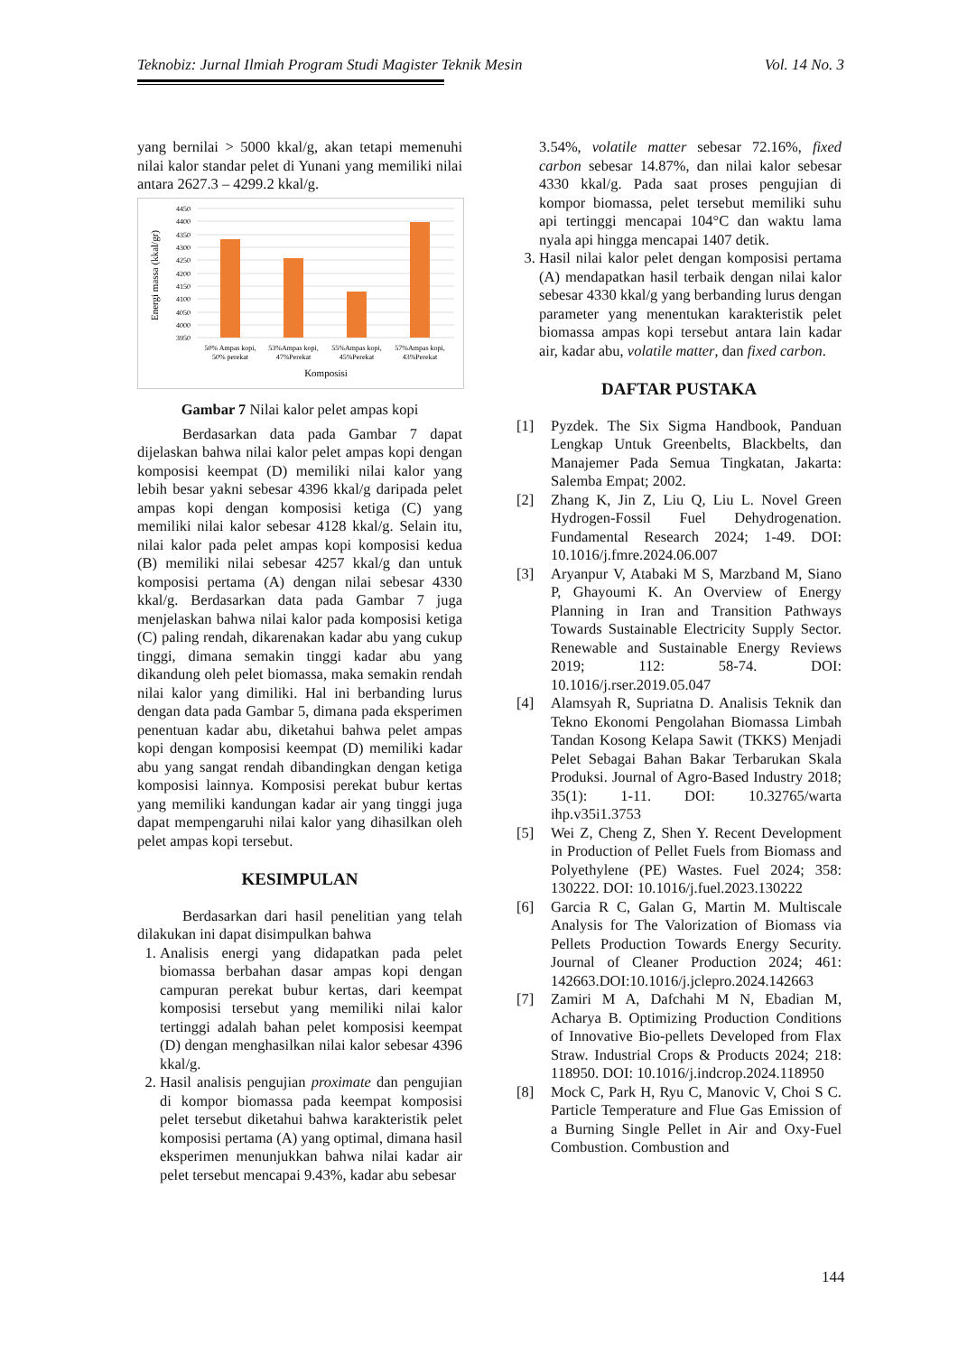Teknobiz: Jurnal Ilmiah Program Studi Magister Teknik Mesin Vol. 14 No. 3
yang bernilai > 5000 kkal/g, akan tetapi memenuhi nilai kalor standar pelet di Yunani yang memiliki nilai antara 2627.3 – 4299.2 kkal/g.
4450
4400
4350
4300
4250
4200
4150
4100
4050
4000
3950
50% Ampas kopi,
50% perekat
53%Ampas kopi,
47%Perekat
55%Ampas kopi,
45%Perekat
57%Ampas kopi,
43%Perekat
Komposisi
Energi massa (kkal/gr)
Gambar 7 Nilai kalor pelet ampas kopi
Berdasarkan data pada Gambar 7 dapat dijelaskan bahwa nilai kalor pelet ampas kopi dengan komposisi keempat (D) memiliki nilai kalor yang lebih besar yakni sebesar 4396 kkal/g daripada pelet ampas kopi dengan komposisi ketiga (C) yang memiliki nilai kalor sebesar 4128 kkal/g. Selain itu, nilai kalor pada pelet ampas kopi komposisi kedua (B) memiliki nilai sebesar 4257 kkal/g dan untuk komposisi pertama (A) dengan nilai sebesar 4330 kkal/g. Berdasarkan data pada Gambar 7 juga menjelaskan bahwa nilai kalor pada komposisi ketiga (C) paling rendah, dikarenakan kadar abu yang cukup tinggi, dimana semakin tinggi kadar abu yang dikandung oleh pelet biomassa, maka semakin rendah nilai kalor yang dimiliki. Hal ini berbanding lurus dengan data pada Gambar 5, dimana pada eksperimen penentuan kadar abu, diketahui bahwa pelet ampas kopi dengan komposisi keempat (D) memiliki kadar abu yang sangat rendah dibandingkan dengan ketiga komposisi lainnya. Komposisi perekat bubur kertas yang memiliki kandungan kadar air yang tinggi juga dapat mempengaruhi nilai kalor yang dihasilkan oleh pelet ampas kopi tersebut.
KESIMPULAN
Berdasarkan dari hasil penelitian yang telah dilakukan ini dapat disimpulkan bahwa
1. Analisis energi yang didapatkan pada pelet biomassa berbahan dasar ampas kopi dengan campuran perekat bubur kertas, dari keempat komposisi tersebut yang memiliki nilai kalor tertinggi adalah bahan pelet komposisi keempat (D) dengan menghasilkan nilai kalor sebesar 4396 kkal/g.
2. Hasil analisis pengujian proximate dan pengujian di kompor biomassa pada keempat komposisi pelet tersebut diketahui bahwa karakteristik pelet komposisi pertama (A) yang optimal, dimana hasil eksperimen menunjukkan bahwa nilai kadar air pelet tersebut mencapai 9.43%, kadar abu sebesar
3.54%, volatile matter sebesar 72.16%, fixed carbon sebesar 14.87%, dan nilai kalor sebesar 4330 kkal/g. Pada saat proses pengujian di kompor biomassa, pelet tersebut memiliki suhu api tertinggi mencapai 104°C dan waktu lama nyala api hingga mencapai 1407 detik.
3. Hasil nilai kalor pelet dengan komposisi pertama (A) mendapatkan hasil terbaik dengan nilai kalor sebesar 4330 kkal/g yang berbanding lurus dengan parameter yang menentukan karakteristik pelet biomassa ampas kopi tersebut antara lain kadar air, kadar abu, volatile matter, dan fixed carbon.
DAFTAR PUSTAKA
[1] Pyzdek. The Six Sigma Handbook, Panduan Lengkap Untuk Greenbelts, Blackbelts, dan Manajemer Pada Semua Tingkatan, Jakarta: Salemba Empat; 2002.
[2] Zhang K, Jin Z, Liu Q, Liu L. Novel Green Hydrogen-Fossil Fuel Dehydrogenation. Fundamental Research 2024; 1-49. DOI: 10.1016/j.fmre.2024.06.007
[3] Aryanpur V, Atabaki M S, Marzband M, Siano P, Ghayoumi K. An Overview of Energy Planning in Iran and Transition Pathways Towards Sustainable Electricity Supply Sector. Renewable and Sustainable Energy Reviews 2019; 112: 58-74. DOI: 10.1016/j.rser.2019.05.047
[4] Alamsyah R, Supriatna D. Analisis Teknik dan Tekno Ekonomi Pengolahan Biomassa Limbah Tandan Kosong Kelapa Sawit (TKKS) Menjadi Pelet Sebagai Bahan Bakar Terbarukan Skala Produksi. Journal of Agro-Based Industry 2018; 35(1): 1-11. DOI: 10.32765/warta ihp.v35i1.3753
[5] Wei Z, Cheng Z, Shen Y. Recent Development in Production of Pellet Fuels from Biomass and Polyethylene (PE) Wastes. Fuel 2024; 358: 130222. DOI: 10.1016/j.fuel.2023.130222
[6] Garcia R C, Galan G, Martin M. Multiscale Analysis for The Valorization of Biomass via Pellets Production Towards Energy Security. Journal of Cleaner Production 2024; 461: 142663.DOI:10.1016/j.jclepro.2024.142663
[7] Zamiri M A, Dafchahi M N, Ebadian M, Acharya B. Optimizing Production Conditions of Innovative Bio-pellets Developed from Flax Straw. Industrial Crops & Products 2024; 218: 118950. DOI: 10.1016/j.indcrop.2024.118950
[8] Mock C, Park H, Ryu C, Manovic V, Choi S C. Particle Temperature and Flue Gas Emission of a Burning Single Pellet in Air and Oxy-Fuel Combustion. Combustion and
144